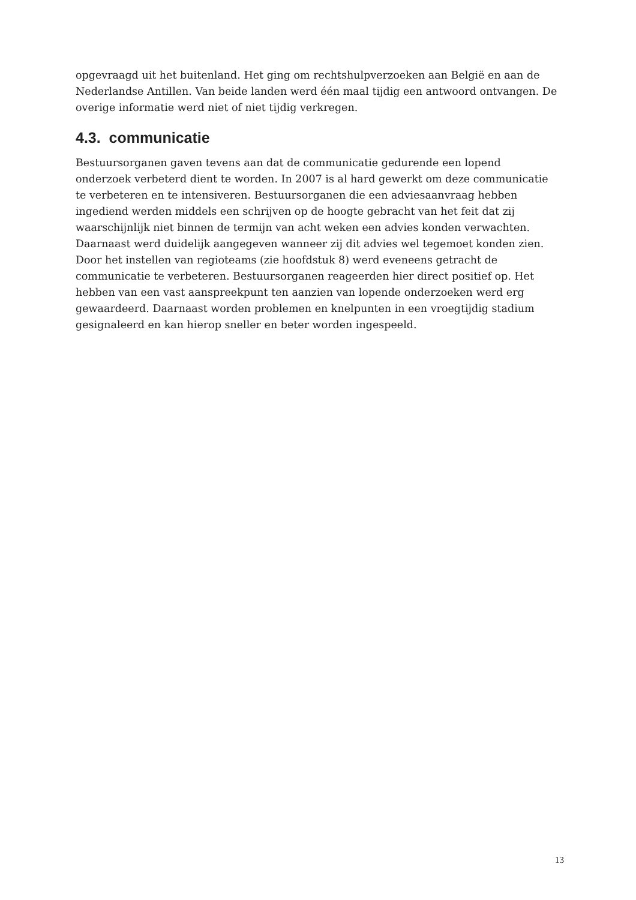opgevraagd uit het buitenland. Het ging om rechtshulpverzoeken aan België en aan de Nederlandse Antillen. Van beide landen werd één maal tijdig een antwoord ontvangen. De overige informatie werd niet of niet tijdig verkregen.
4.3. communicatie
Bestuursorganen gaven tevens aan dat de communicatie gedurende een lopend onderzoek verbeterd dient te worden. In 2007 is al hard gewerkt om deze communicatie te verbeteren en te intensiveren. Bestuursorganen die een adviesaanvraag hebben ingediend werden middels een schrijven op de hoogte gebracht van het feit dat zij waarschijnlijk niet binnen de termijn van acht weken een advies konden verwachten. Daarnaast werd duidelijk aangegeven wanneer zij dit advies wel tegemoet konden zien. Door het instellen van regioteams (zie hoofdstuk 8) werd eveneens getracht de communicatie te verbeteren. Bestuursorganen reageerden hier direct positief op. Het hebben van een vast aanspreekpunt ten aanzien van lopende onderzoeken werd erg gewaardeerd. Daarnaast worden problemen en knelpunten in een vroegtijdig stadium gesignaleerd en kan hierop sneller en beter worden ingespeeld.
13